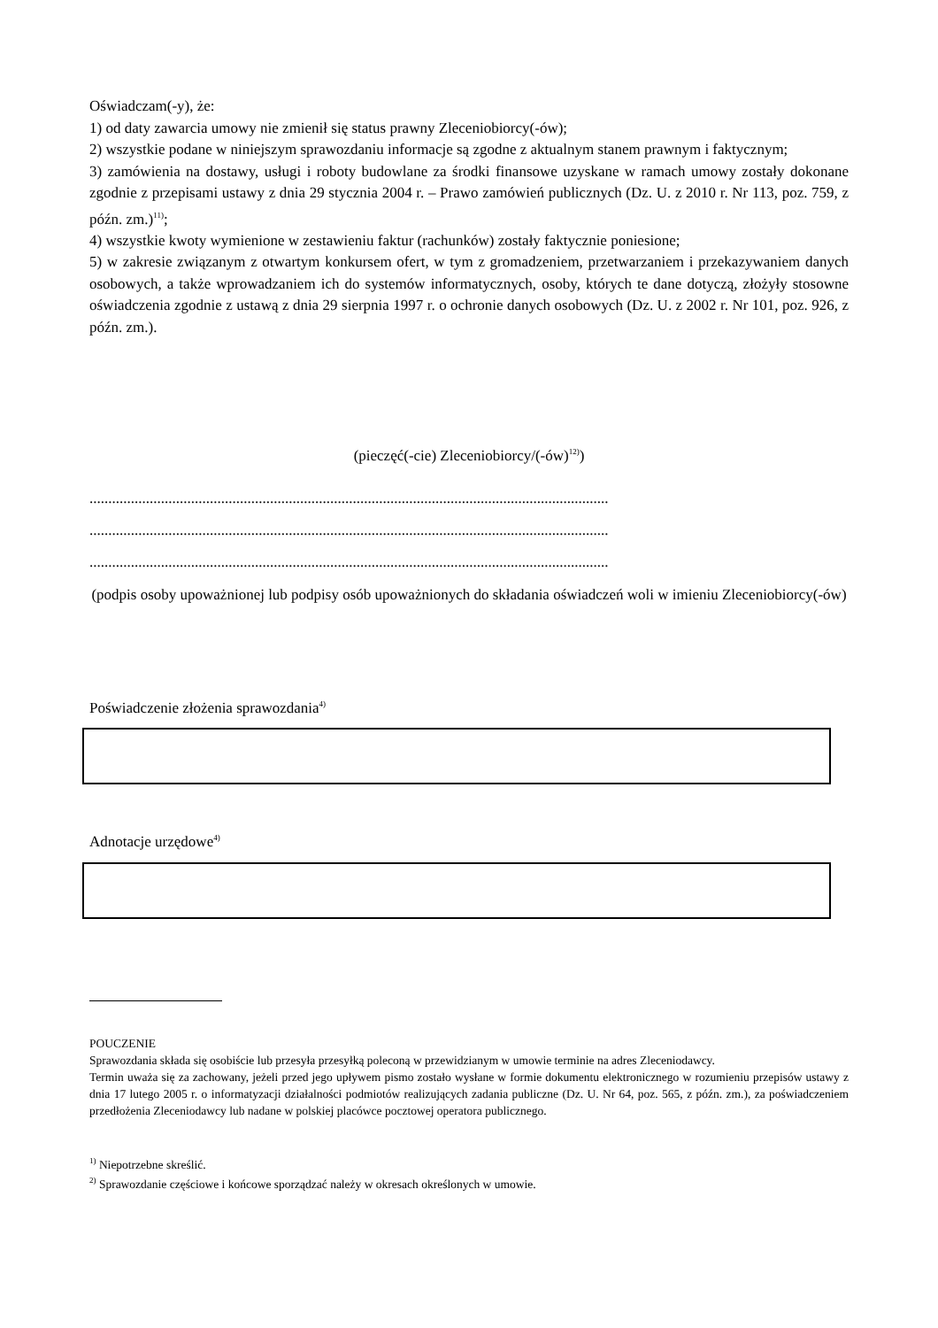Oświadczam(-y), że:
1) od daty zawarcia umowy nie zmienił się status prawny Zleceniobiorcy(-ów);
2) wszystkie podane w niniejszym sprawozdaniu informacje są zgodne z aktualnym stanem prawnym i faktycznym;
3) zamówienia na dostawy, usługi i roboty budowlane za środki finansowe uzyskane w ramach umowy zostały dokonane zgodnie z przepisami ustawy z dnia 29 stycznia 2004 r. – Prawo zamówień publicznych (Dz. U. z 2010 r. Nr 113, poz. 759, z późn. zm.)<sup>11)</sup>;
4) wszystkie kwoty wymienione w zestawieniu faktur (rachunków) zostały faktycznie poniesione;
5) w zakresie związanym z otwartym konkursem ofert, w tym z gromadzeniem, przetwarzaniem i przekazywaniem danych osobowych, a także wprowadzaniem ich do systemów informatycznych, osoby, których te dane dotyczą, złożyły stosowne oświadczenia zgodnie z ustawą z dnia 29 sierpnia 1997 r. o ochronie danych osobowych (Dz. U. z 2002 r. Nr 101, poz. 926, z późn. zm.).
(pieczęć(-cie) Zleceniobiorcy/(-ów)<sup>12)</sup>)
..........................................................................................................................................
..........................................................................................................................................
..........................................................................................................................................
(podpis osoby upoważnionej lub podpisy osób upoważnionych do składania oświadczeń woli w imieniu Zleceniobiorcy(-ów)
Poświadczenie złożenia sprawozdania<sup>4)</sup>
Adnotacje urzędowe<sup>4)</sup>
POUCZENIE
Sprawozdania składa się osobiście lub przesyła przesyłką poleconą w przewidzianym w umowie terminie na adres Zleceniodawcy.
Termin uważa się za zachowany, jeżeli przed jego upływem pismo zostało wysłane w formie dokumentu elektronicznego w rozumieniu przepisów ustawy z dnia 17 lutego 2005 r. o informatyzacji działalności podmiotów realizujących zadania publiczne (Dz. U. Nr 64, poz. 565, z późn. zm.), za poświadczeniem przedłożenia Zleceniodawcy lub nadane w polskiej placówce pocztowej operatora publicznego.
<sup>1)</sup> Niepotrzebne skreślić.
<sup>2)</sup> Sprawozdanie częściowe i końcowe sporządzać należy w okresach określonych w umowie.